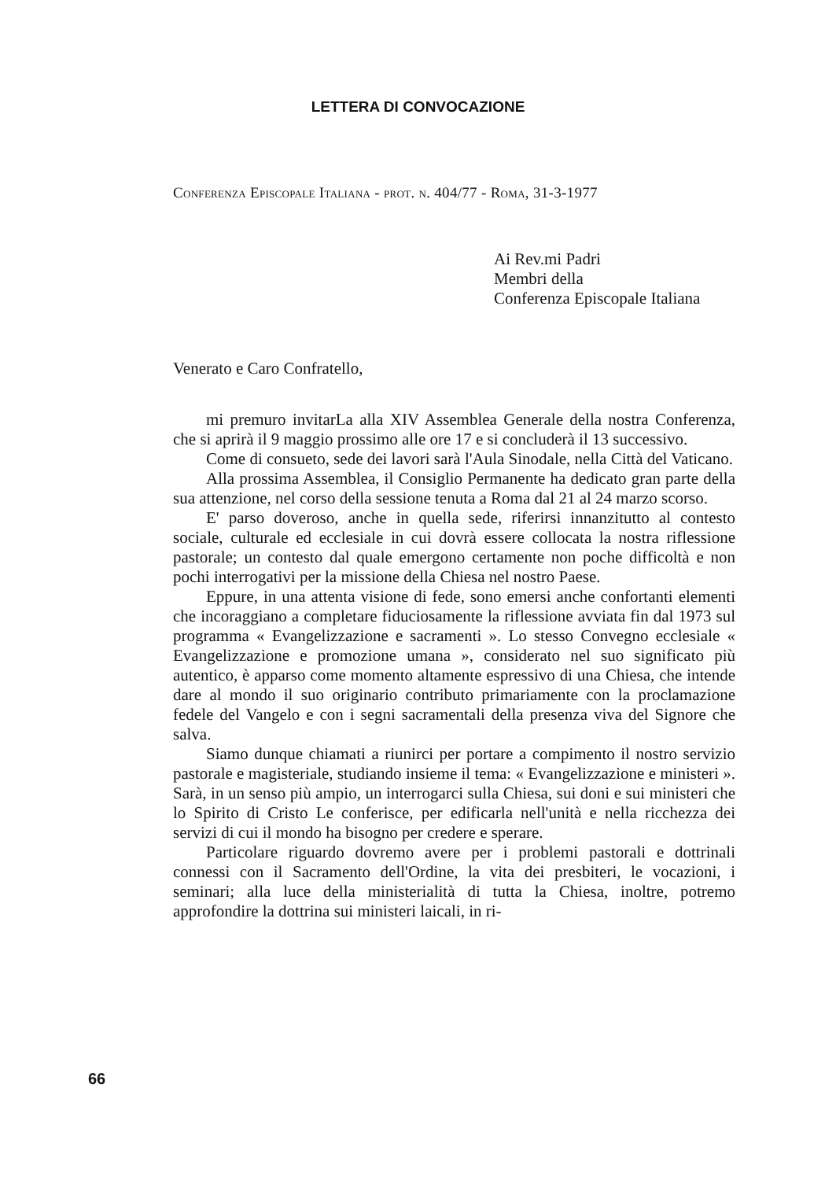LETTERA DI CONVOCAZIONE
Conferenza Episcopale Italiana - prot. n. 404/77 - Roma, 31-3-1977
Ai Rev.mi Padri
Membri della
Conferenza Episcopale Italiana
Venerato e Caro Confratello,
mi premuro invitarLa alla XIV Assemblea Generale della nostra Conferenza, che si aprirà il 9 maggio prossimo alle ore 17 e si concluderà il 13 successivo.
Come di consueto, sede dei lavori sarà l'Aula Sinodale, nella Città del Vaticano.
Alla prossima Assemblea, il Consiglio Permanente ha dedicato gran parte della sua attenzione, nel corso della sessione tenuta a Roma dal 21 al 24 marzo scorso.
E' parso doveroso, anche in quella sede, riferirsi innanzitutto al contesto sociale, culturale ed ecclesiale in cui dovrà essere collocata la nostra riflessione pastorale; un contesto dal quale emergono certamente non poche difficoltà e non pochi interrogativi per la missione della Chiesa nel nostro Paese.
Eppure, in una attenta visione di fede, sono emersi anche confortanti elementi che incoraggiano a completare fiduciosamente la riflessione avviata fin dal 1973 sul programma « Evangelizzazione e sacramenti ». Lo stesso Convegno ecclesiale « Evangelizzazione e promozione umana », considerato nel suo significato più autentico, è apparso come momento altamente espressivo di una Chiesa, che intende dare al mondo il suo originario contributo primariamente con la proclamazione fedele del Vangelo e con i segni sacramentali della presenza viva del Signore che salva.
Siamo dunque chiamati a riunirci per portare a compimento il nostro servizio pastorale e magisteriale, studiando insieme il tema: « Evangelizzazione e ministeri ». Sarà, in un senso più ampio, un interrogarci sulla Chiesa, sui doni e sui ministeri che lo Spirito di Cristo Le conferisce, per edificarla nell'unità e nella ricchezza dei servizi di cui il mondo ha bisogno per credere e sperare.
Particolare riguardo dovremo avere per i problemi pastorali e dottrinali connessi con il Sacramento dell'Ordine, la vita dei presbiteri, le vocazioni, i seminari; alla luce della ministerialità di tutta la Chiesa, inoltre, potremo approfondire la dottrina sui ministeri laicali, in ri-
66